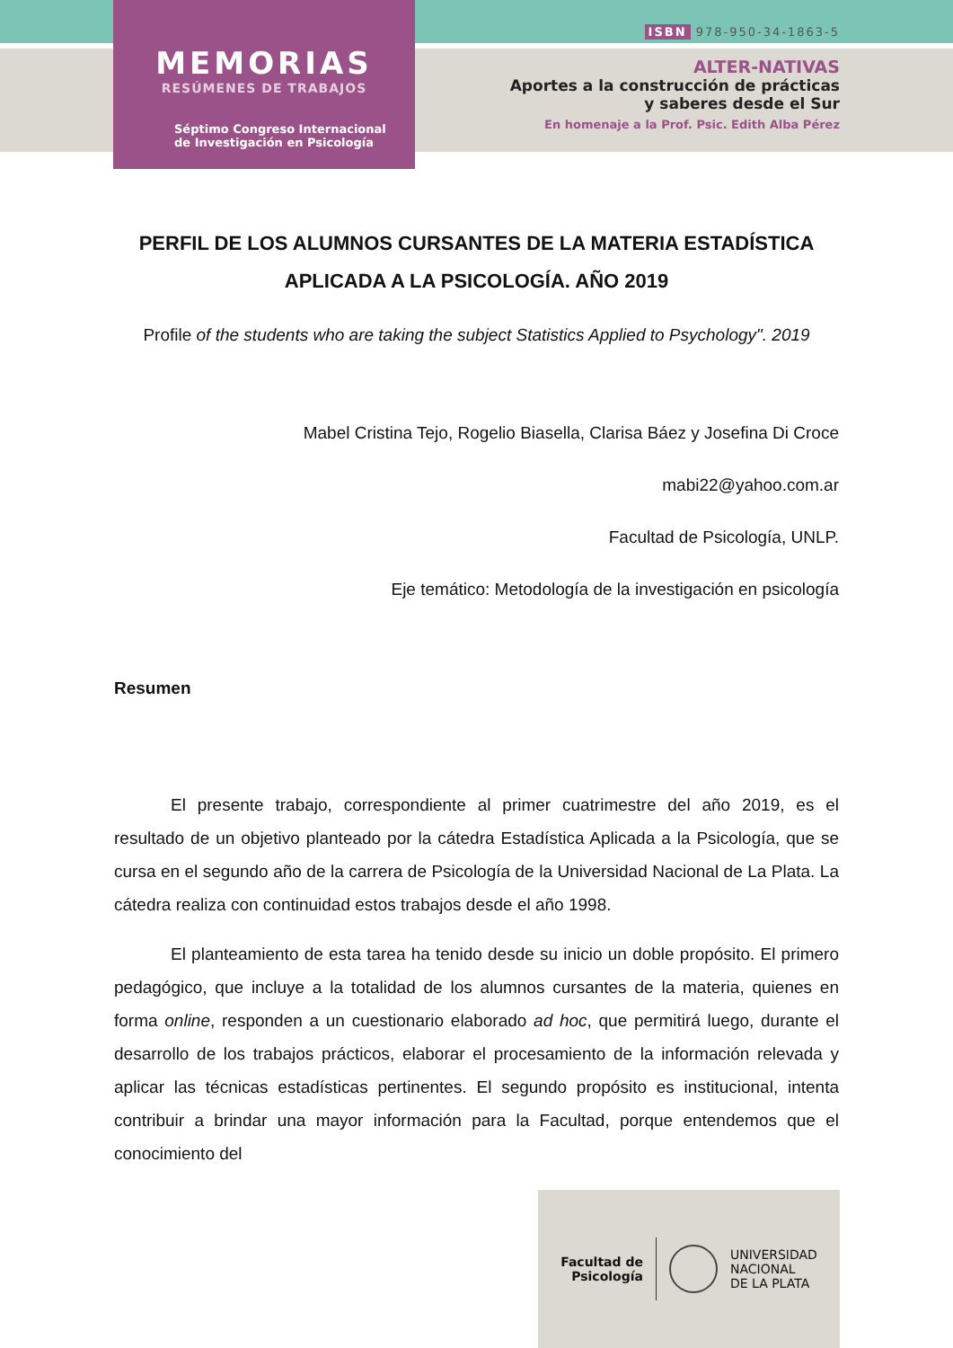MEMORIAS
RESÚMENES DE TRABAJOS
Séptimo Congreso Internacional
de Investigación en Psicología
ISBN 978-950-34-1863-5
ALTER-NATIVAS
Aportes a la construcción de prácticas
y saberes desde el Sur
En homenaje a la Prof. Psic. Edith Alba Pérez
PERFIL DE LOS ALUMNOS CURSANTES DE LA MATERIA ESTADÍSTICA APLICADA A LA PSICOLOGÍA. AÑO 2019
Profile of the students who are taking the subject Statistics Applied to Psychology". 2019
Mabel Cristina Tejo, Rogelio Biasella, Clarisa Báez y Josefina Di Croce
mabi22@yahoo.com.ar
Facultad de Psicología, UNLP.
Eje temático: Metodología de la investigación en psicología
Resumen
El presente trabajo, correspondiente al primer cuatrimestre del año 2019, es el resultado de un objetivo planteado por la cátedra Estadística Aplicada a la Psicología, que se cursa en el segundo año de la carrera de Psicología de la Universidad Nacional de La Plata. La cátedra realiza con continuidad estos trabajos desde el año 1998.
El planteamiento de esta tarea ha tenido desde su inicio un doble propósito. El primero pedagógico, que incluye a la totalidad de los alumnos cursantes de la materia, quienes en forma online, responden a un cuestionario elaborado ad hoc, que permitirá luego, durante el desarrollo de los trabajos prácticos, elaborar el procesamiento de la información relevada y aplicar las técnicas estadísticas pertinentes. El segundo propósito es institucional, intenta contribuir a brindar una mayor información para la Facultad, porque entendemos que el conocimiento del
Facultad de
Psicología
UNIVERSIDAD
NACIONAL
DE LA PLATA